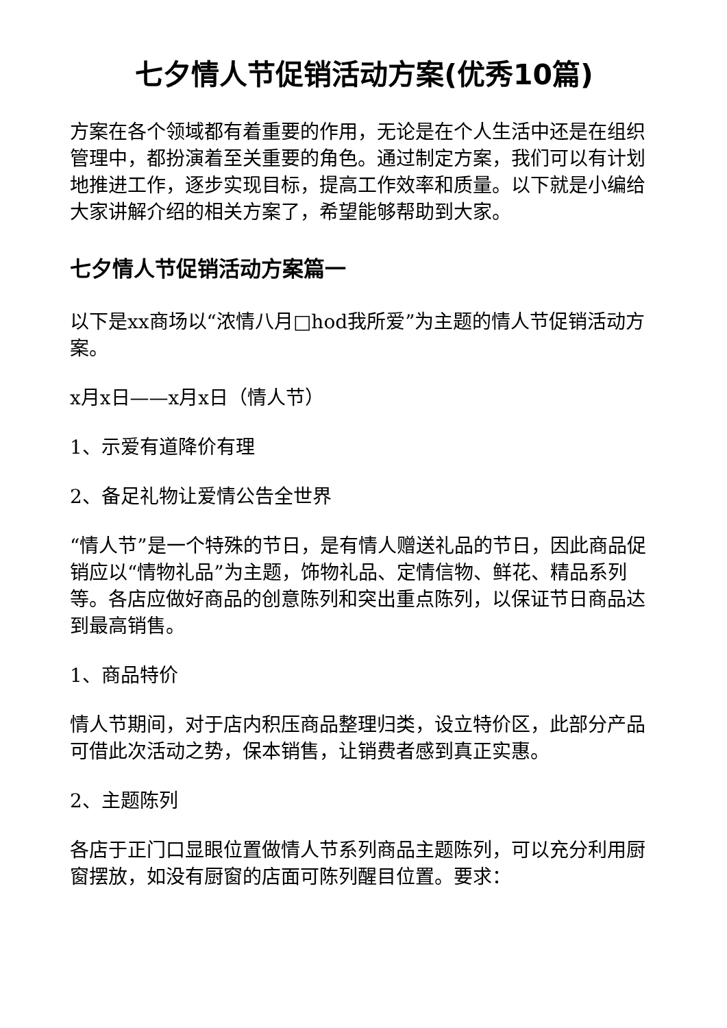七夕情人节促销活动方案(优秀10篇)
方案在各个领域都有着重要的作用，无论是在个人生活中还是在组织管理中，都扮演着至关重要的角色。通过制定方案，我们可以有计划地推进工作，逐步实现目标，提高工作效率和质量。以下就是小编给大家讲解介绍的相关方案了，希望能够帮助到大家。
七夕情人节促销活动方案篇一
以下是xx商场以“浓情八月□hod我所爱”为主题的情人节促销活动方案。
x月x日——x月x日（情人节）
1、示爱有道降价有理
2、备足礼物让爱情公告全世界
“情人节”是一个特殊的节日，是有情人赠送礼品的节日，因此商品促销应以“情物礼品”为主题，饰物礼品、定情信物、鲜花、精品系列等。各店应做好商品的创意陈列和突出重点陈列，以保证节日商品达到最高销售。
1、商品特价
情人节期间，对于店内积压商品整理归类，设立特价区，此部分产品可借此次活动之势，保本销售，让销费者感到真正实惠。
2、主题陈列
各店于正门口显眼位置做情人节系列商品主题陈列，可以充分利用厨窗摆放，如没有厨窗的店面可陈列醒目位置。要求：